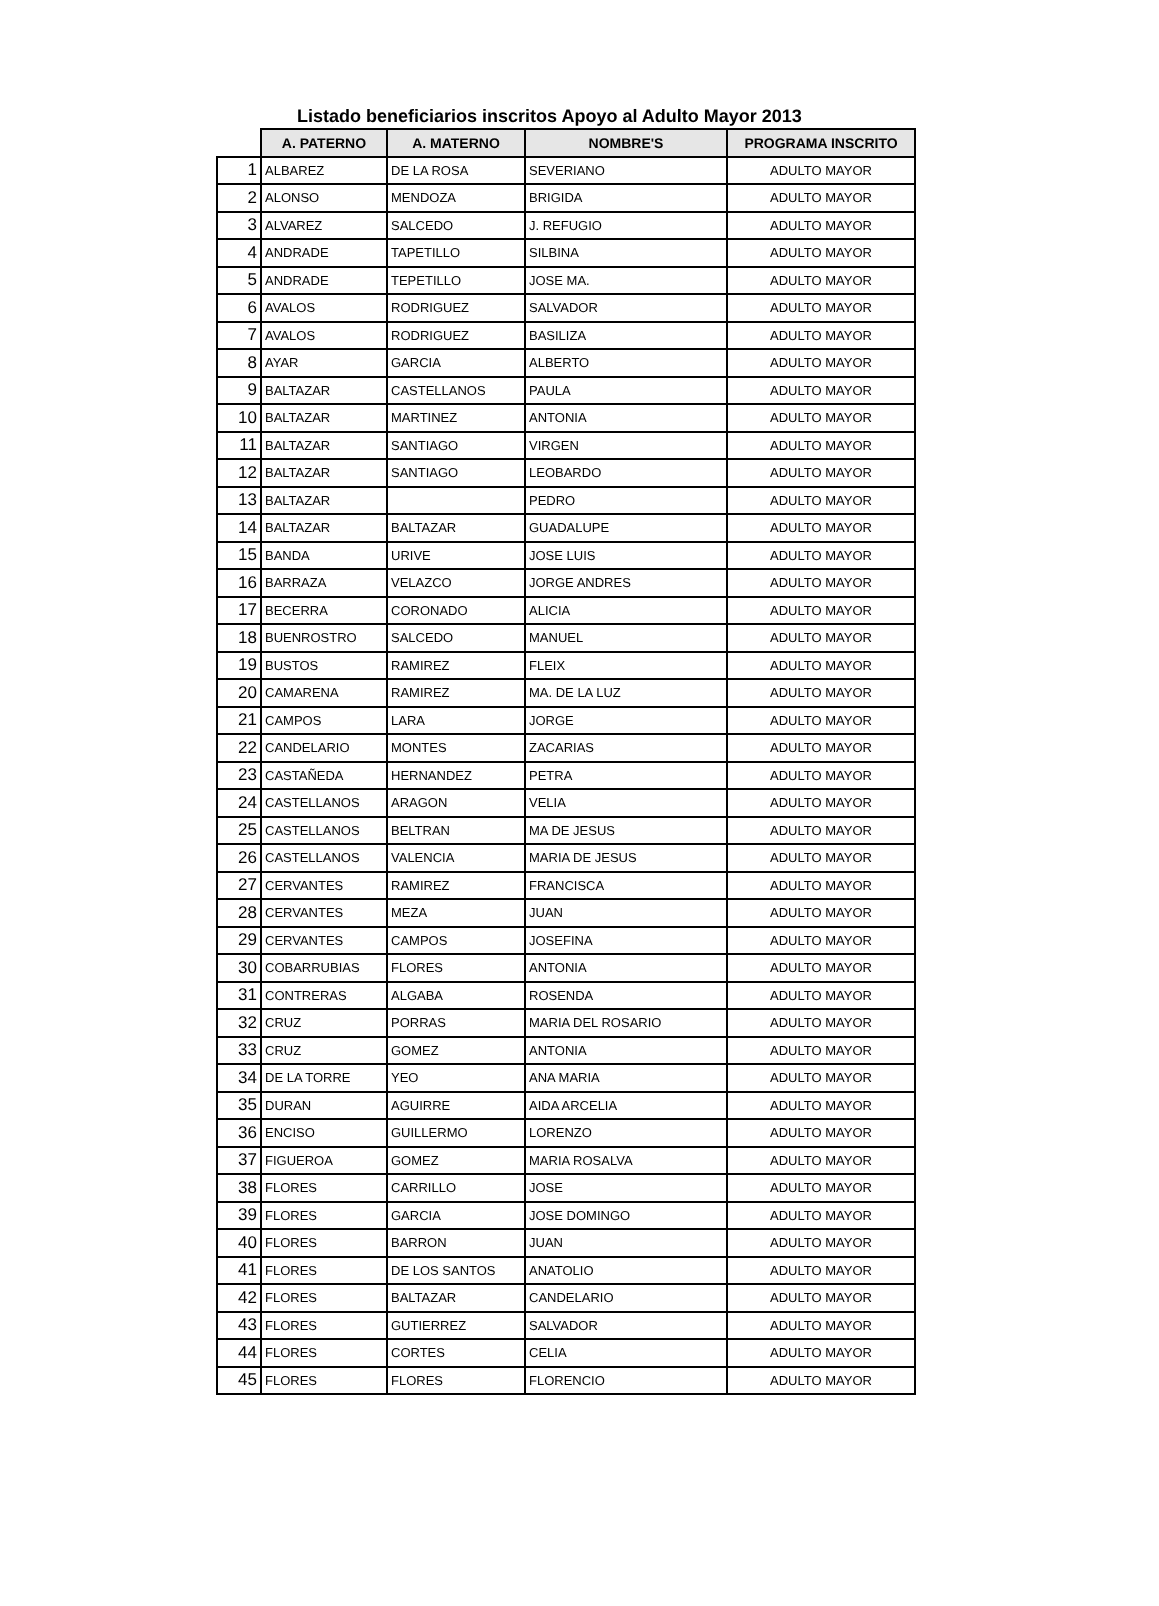Listado beneficiarios inscritos Apoyo al Adulto Mayor 2013
| | A. PATERNO | A. MATERNO | NOMBRE'S | PROGRAMA INSCRITO |
| --- | --- | --- | --- | --- |
| 1 | ALBAREZ | DE LA ROSA | SEVERIANO | ADULTO MAYOR |
| 2 | ALONSO | MENDOZA | BRIGIDA | ADULTO MAYOR |
| 3 | ALVAREZ | SALCEDO | J. REFUGIO | ADULTO MAYOR |
| 4 | ANDRADE | TAPETILLO | SILBINA | ADULTO MAYOR |
| 5 | ANDRADE | TEPETILLO | JOSE MA. | ADULTO MAYOR |
| 6 | AVALOS | RODRIGUEZ | SALVADOR | ADULTO MAYOR |
| 7 | AVALOS | RODRIGUEZ | BASILIZA | ADULTO MAYOR |
| 8 | AYAR | GARCIA | ALBERTO | ADULTO MAYOR |
| 9 | BALTAZAR | CASTELLANOS | PAULA | ADULTO MAYOR |
| 10 | BALTAZAR | MARTINEZ | ANTONIA | ADULTO MAYOR |
| 11 | BALTAZAR | SANTIAGO | VIRGEN | ADULTO MAYOR |
| 12 | BALTAZAR | SANTIAGO | LEOBARDO | ADULTO MAYOR |
| 13 | BALTAZAR | | PEDRO | ADULTO MAYOR |
| 14 | BALTAZAR | BALTAZAR | GUADALUPE | ADULTO MAYOR |
| 15 | BANDA | URIVE | JOSE LUIS | ADULTO MAYOR |
| 16 | BARRAZA | VELAZCO | JORGE ANDRES | ADULTO MAYOR |
| 17 | BECERRA | CORONADO | ALICIA | ADULTO MAYOR |
| 18 | BUENROSTRO | SALCEDO | MANUEL | ADULTO MAYOR |
| 19 | BUSTOS | RAMIREZ | FLEIX | ADULTO MAYOR |
| 20 | CAMARENA | RAMIREZ | MA. DE LA LUZ | ADULTO MAYOR |
| 21 | CAMPOS | LARA | JORGE | ADULTO MAYOR |
| 22 | CANDELARIO | MONTES | ZACARIAS | ADULTO MAYOR |
| 23 | CASTAÑEDA | HERNANDEZ | PETRA | ADULTO MAYOR |
| 24 | CASTELLANOS | ARAGON | VELIA | ADULTO MAYOR |
| 25 | CASTELLANOS | BELTRAN | MA DE JESUS | ADULTO MAYOR |
| 26 | CASTELLANOS | VALENCIA | MARIA DE JESUS | ADULTO MAYOR |
| 27 | CERVANTES | RAMIREZ | FRANCISCA | ADULTO MAYOR |
| 28 | CERVANTES | MEZA | JUAN | ADULTO MAYOR |
| 29 | CERVANTES | CAMPOS | JOSEFINA | ADULTO MAYOR |
| 30 | COBARRUBIAS | FLORES | ANTONIA | ADULTO MAYOR |
| 31 | CONTRERAS | ALGABA | ROSENDA | ADULTO MAYOR |
| 32 | CRUZ | PORRAS | MARIA DEL ROSARIO | ADULTO MAYOR |
| 33 | CRUZ | GOMEZ | ANTONIA | ADULTO MAYOR |
| 34 | DE LA TORRE | YEO | ANA MARIA | ADULTO MAYOR |
| 35 | DURAN | AGUIRRE | AIDA ARCELIA | ADULTO MAYOR |
| 36 | ENCISO | GUILLERMO | LORENZO | ADULTO MAYOR |
| 37 | FIGUEROA | GOMEZ | MARIA ROSALVA | ADULTO MAYOR |
| 38 | FLORES | CARRILLO | JOSE | ADULTO MAYOR |
| 39 | FLORES | GARCIA | JOSE DOMINGO | ADULTO MAYOR |
| 40 | FLORES | BARRON | JUAN | ADULTO MAYOR |
| 41 | FLORES | DE LOS SANTOS | ANATOLIO | ADULTO MAYOR |
| 42 | FLORES | BALTAZAR | CANDELARIO | ADULTO MAYOR |
| 43 | FLORES | GUTIERREZ | SALVADOR | ADULTO MAYOR |
| 44 | FLORES | CORTES | CELIA | ADULTO MAYOR |
| 45 | FLORES | FLORES | FLORENCIO | ADULTO MAYOR |